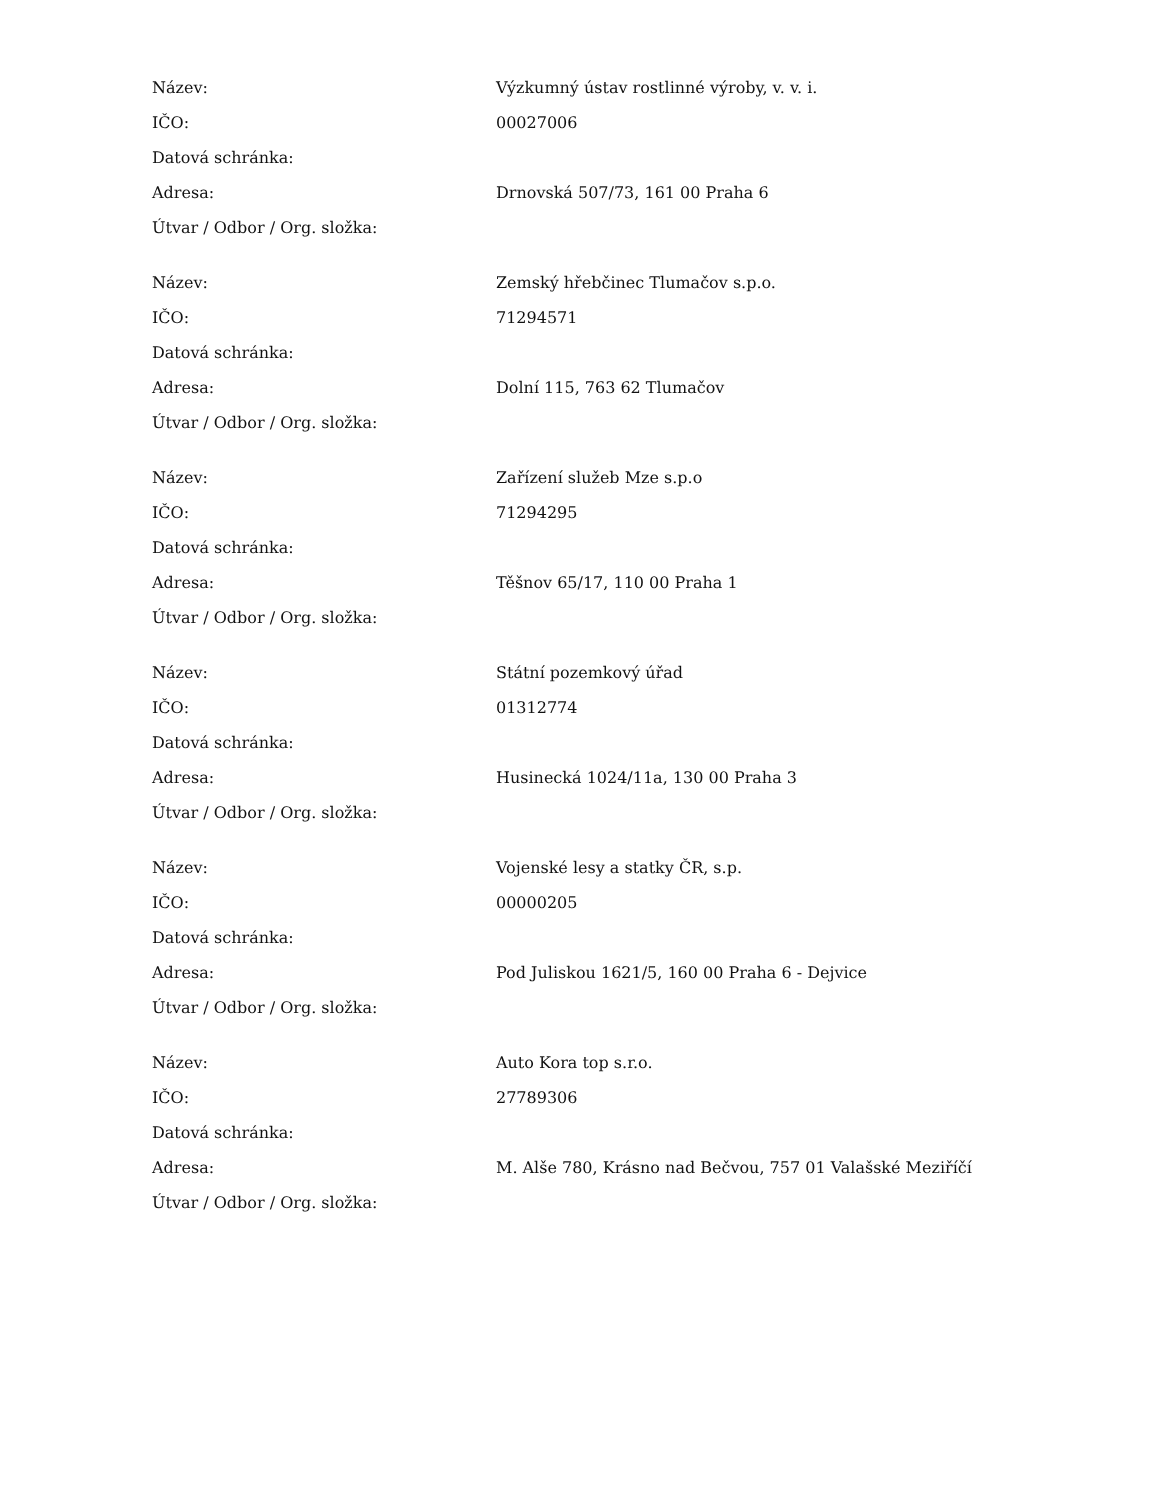| Název: | Výzkumný ústav rostlinné výroby, v. v. i. |
| IČO: | 00027006 |
| Datová schránka: | |
| Adresa: | Drnovská 507/73, 161 00 Praha 6 |
| Útvar / Odbor / Org. složka: | |
| Název: | Zemský hřebčinec Tlumačov s.p.o. |
| IČO: | 71294571 |
| Datová schránka: | |
| Adresa: | Dolní 115, 763 62 Tlumačov |
| Útvar / Odbor / Org. složka: | |
| Název: | Zařízení služeb Mze s.p.o |
| IČO: | 71294295 |
| Datová schránka: | |
| Adresa: | Těšnov 65/17, 110 00 Praha 1 |
| Útvar / Odbor / Org. složka: | |
| Název: | Státní pozemkový úřad |
| IČO: | 01312774 |
| Datová schránka: | |
| Adresa: | Husinecká 1024/11a, 130 00 Praha 3 |
| Útvar / Odbor / Org. složka: | |
| Název: | Vojenské lesy a statky ČR, s.p. |
| IČO: | 00000205 |
| Datová schránka: | |
| Adresa: | Pod Juliskou 1621/5, 160 00 Praha 6 - Dejvice |
| Útvar / Odbor / Org. složka: | |
| Název: | Auto Kora top s.r.o. |
| IČO: | 27789306 |
| Datová schránka: | |
| Adresa: | M. Alše 780, Krásno nad Bečvou, 757 01 Valašské Meziříčí |
| Útvar / Odbor / Org. složka: | |